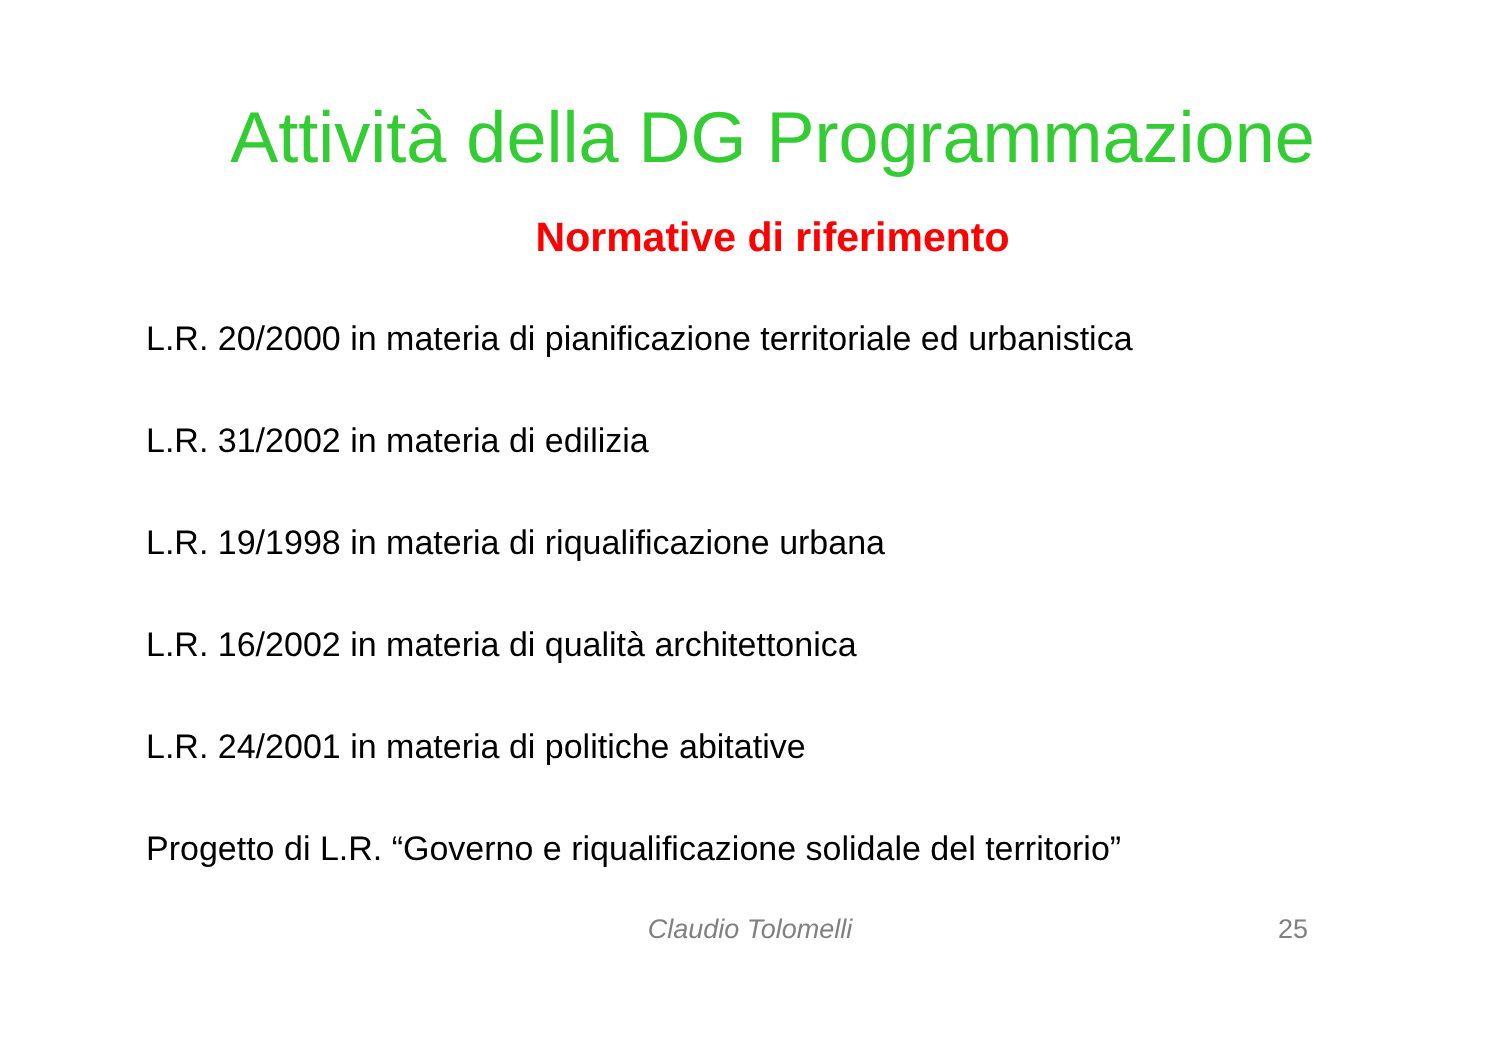Attività della DG Programmazione
Normative di riferimento
L.R. 20/2000 in materia di pianificazione territoriale ed urbanistica
L.R. 31/2002 in materia di edilizia
L.R. 19/1998 in materia di riqualificazione urbana
L.R. 16/2002 in materia di qualità architettonica
L.R. 24/2001 in materia di politiche abitative
Progetto di L.R. “Governo e riqualificazione solidale del territorio”
Claudio Tolomelli 25